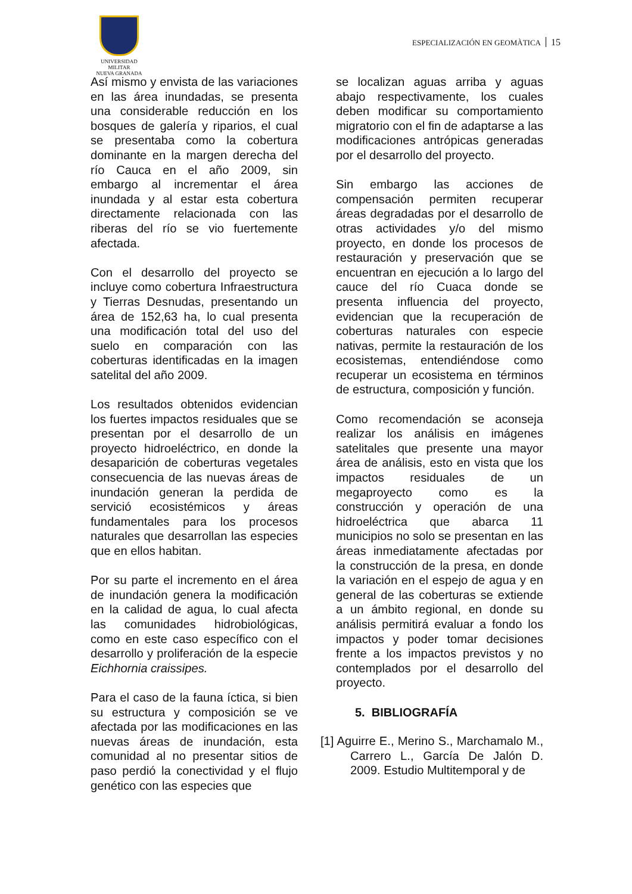UNIVERSIDAD MILITAR
NUEVA GRANADA
ESPECIALIZACIÓN EN GEOMÀTICA 15
Así mismo y envista de las variaciones en las área inundadas, se presenta una considerable reducción en los bosques de galería y riparios, el cual se presentaba como la cobertura dominante en la margen derecha del río Cauca en el año 2009, sin embargo al incrementar el área inundada y al estar esta cobertura directamente relacionada con las riberas del río se vio fuertemente afectada.
Con el desarrollo del proyecto se incluye como cobertura Infraestructura y Tierras Desnudas, presentando un área de 152,63 ha, lo cual presenta una modificación total del uso del suelo en comparación con las coberturas identificadas en la imagen satelital del año 2009.
Los resultados obtenidos evidencian los fuertes impactos residuales que se presentan por el desarrollo de un proyecto hidroeléctrico, en donde la desaparición de coberturas vegetales consecuencia de las nuevas áreas de inundación generan la perdida de servició ecosistémicos y áreas fundamentales para los procesos naturales que desarrollan las especies que en ellos habitan.
Por su parte el incremento en el área de inundación genera la modificación en la calidad de agua, lo cual afecta las comunidades hidrobiológicas, como en este caso específico con el desarrollo y proliferación de la especie Eichhornia craissipes.
Para el caso de la fauna íctica, si bien su estructura y composición se ve afectada por las modificaciones en las nuevas áreas de inundación, esta comunidad al no presentar sitios de paso perdió la conectividad y el flujo genético con las especies que
se localizan aguas arriba y aguas abajo respectivamente, los cuales deben modificar su comportamiento migratorio con el fin de adaptarse a las modificaciones antrópicas generadas por el desarrollo del proyecto.
Sin embargo las acciones de compensación permiten recuperar áreas degradadas por el desarrollo de otras actividades y/o del mismo proyecto, en donde los procesos de restauración y preservación que se encuentran en ejecución a lo largo del cauce del río Cuaca donde se presenta influencia del proyecto, evidencian que la recuperación de coberturas naturales con especie nativas, permite la restauración de los ecosistemas, entendiéndose como recuperar un ecosistema en términos de estructura, composición y función.
Como recomendación se aconseja realizar los análisis en imágenes satelitales que presente una mayor área de análisis, esto en vista que los impactos residuales de un megaproyecto como es la construcción y operación de una hidroeléctrica que abarca 11 municipios no solo se presentan en las áreas inmediatamente afectadas por la construcción de la presa, en donde la variación en el espejo de agua y en general de las coberturas se extiende a un ámbito regional, en donde su análisis permitirá evaluar a fondo los impactos y poder tomar decisiones frente a los impactos previstos y no contemplados por el desarrollo del proyecto.
5. BIBLIOGRAFÍA
[1] Aguirre E., Merino S., Marchamalo M., Carrero L., García De Jalón D. 2009. Estudio Multitemporal y de